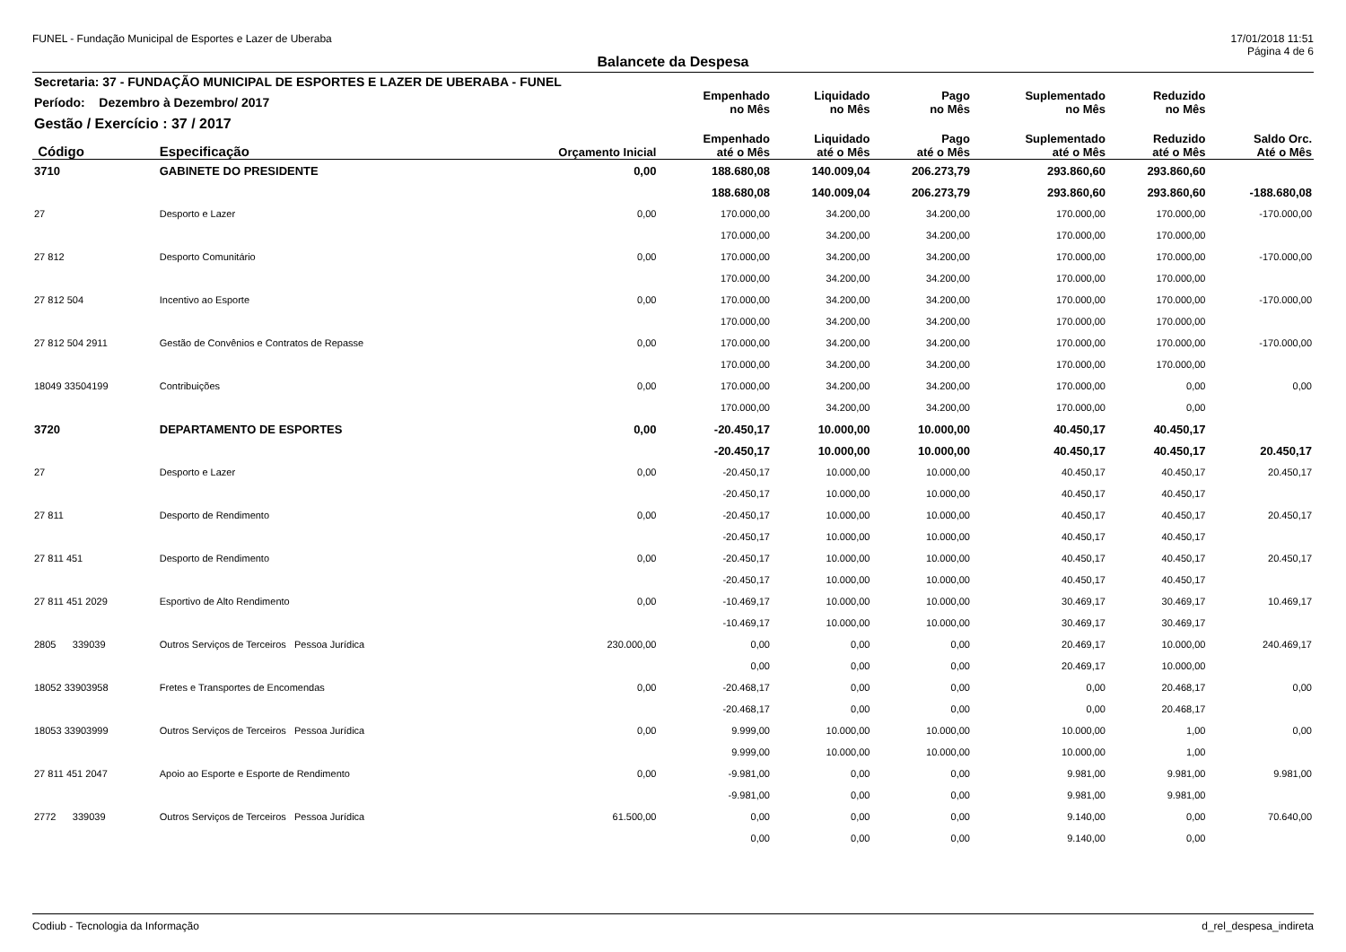FUNEL - Fundação Municipal de Esportes e Lazer de Uberaba 17/01/2018 11:51
Página 4 de 6
Balancete da Despesa
| Secretaria: 37 - FUNDAÇÃO MUNICIPAL DE ESPORTES E LAZER DE UBERABA - FUNEL | | | | | | | | |
| Período: Dezembro à Dezembro/ 2017 | | | Empenhado no Mês | Liquidado no Mês | Pago no Mês | Suplementado no Mês | Reduzido no Mês | |
| Gestão / Exercício : 37 / 2017 | | | | | | | | |
| Código | Especificação | Orçamento Inicial | Empenhado até o Mês | Liquidado até o Mês | Pago até o Mês | Suplementado até o Mês | Reduzido até o Mês | Saldo Orc. Até o Mês |
| 3710 | GABINETE DO PRESIDENTE | 0,00 | 188.680,08 | 140.009,04 | 206.273,79 | 293.860,60 | 293.860,60 | |
| | | | 188.680,08 | 140.009,04 | 206.273,79 | 293.860,60 | 293.860,60 | -188.680,08 |
| 27 | Desporto e Lazer | 0,00 | 170.000,00 | 34.200,00 | 34.200,00 | 170.000,00 | 170.000,00 | -170.000,00 |
| | | | 170.000,00 | 34.200,00 | 34.200,00 | 170.000,00 | 170.000,00 | |
| 27 812 | Desporto Comunitário | 0,00 | 170.000,00 | 34.200,00 | 34.200,00 | 170.000,00 | 170.000,00 | -170.000,00 |
| | | | 170.000,00 | 34.200,00 | 34.200,00 | 170.000,00 | 170.000,00 | |
| 27 812 504 | Incentivo ao Esporte | 0,00 | 170.000,00 | 34.200,00 | 34.200,00 | 170.000,00 | 170.000,00 | -170.000,00 |
| | | | 170.000,00 | 34.200,00 | 34.200,00 | 170.000,00 | 170.000,00 | |
| 27 812 504 2911 | Gestão de Convênios e Contratos de Repasse | 0,00 | 170.000,00 | 34.200,00 | 34.200,00 | 170.000,00 | 170.000,00 | -170.000,00 |
| | | | 170.000,00 | 34.200,00 | 34.200,00 | 170.000,00 | 170.000,00 | |
| 18049 33504199 | Contribuições | 0,00 | 170.000,00 | 34.200,00 | 34.200,00 | 170.000,00 | 0,00 | 0,00 |
| | | | 170.000,00 | 34.200,00 | 34.200,00 | 170.000,00 | 0,00 | |
| 3720 | DEPARTAMENTO DE ESPORTES | 0,00 | -20.450,17 | 10.000,00 | 10.000,00 | 40.450,17 | 40.450,17 | |
| | | | -20.450,17 | 10.000,00 | 10.000,00 | 40.450,17 | 40.450,17 | 20.450,17 |
| 27 | Desporto e Lazer | 0,00 | -20.450,17 | 10.000,00 | 10.000,00 | 40.450,17 | 40.450,17 | 20.450,17 |
| | | | -20.450,17 | 10.000,00 | 10.000,00 | 40.450,17 | 40.450,17 | |
| 27 811 | Desporto de Rendimento | 0,00 | -20.450,17 | 10.000,00 | 10.000,00 | 40.450,17 | 40.450,17 | 20.450,17 |
| | | | -20.450,17 | 10.000,00 | 10.000,00 | 40.450,17 | 40.450,17 | |
| 27 811 451 | Desporto de Rendimento | 0,00 | -20.450,17 | 10.000,00 | 10.000,00 | 40.450,17 | 40.450,17 | 20.450,17 |
| | | | -20.450,17 | 10.000,00 | 10.000,00 | 40.450,17 | 40.450,17 | |
| 27 811 451 2029 | Esportivo de Alto Rendimento | 0,00 | -10.469,17 | 10.000,00 | 10.000,00 | 30.469,17 | 30.469,17 | 10.469,17 |
| | | | -10.469,17 | 10.000,00 | 10.000,00 | 30.469,17 | 30.469,17 | |
| 2805 339039 | Outros Serviços de Terceiros Pessoa Jurídica | 230.000,00 | 0,00 | 0,00 | 0,00 | 20.469,17 | 10.000,00 | 240.469,17 |
| | | | 0,00 | 0,00 | 0,00 | 20.469,17 | 10.000,00 | |
| 18052 33903958 | Fretes e Transportes de Encomendas | 0,00 | -20.468,17 | 0,00 | 0,00 | 0,00 | 20.468,17 | 0,00 |
| | | | -20.468,17 | 0,00 | 0,00 | 0,00 | 20.468,17 | |
| 18053 33903999 | Outros Serviços de Terceiros Pessoa Jurídica | 0,00 | 9.999,00 | 10.000,00 | 10.000,00 | 10.000,00 | 1,00 | 0,00 |
| | | | 9.999,00 | 10.000,00 | 10.000,00 | 10.000,00 | 1,00 | |
| 27 811 451 2047 | Apoio ao Esporte e Esporte de Rendimento | 0,00 | -9.981,00 | 0,00 | 0,00 | 9.981,00 | 9.981,00 | 9.981,00 |
| | | | -9.981,00 | 0,00 | 0,00 | 9.981,00 | 9.981,00 | |
| 2772 339039 | Outros Serviços de Terceiros Pessoa Jurídica | 61.500,00 | 0,00 | 0,00 | 0,00 | 9.140,00 | 0,00 | 70.640,00 |
| | | | 0,00 | 0,00 | 0,00 | 9.140,00 | 0,00 | |
Codiub - Tecnologia da Informação d_rel_despesa_indireta